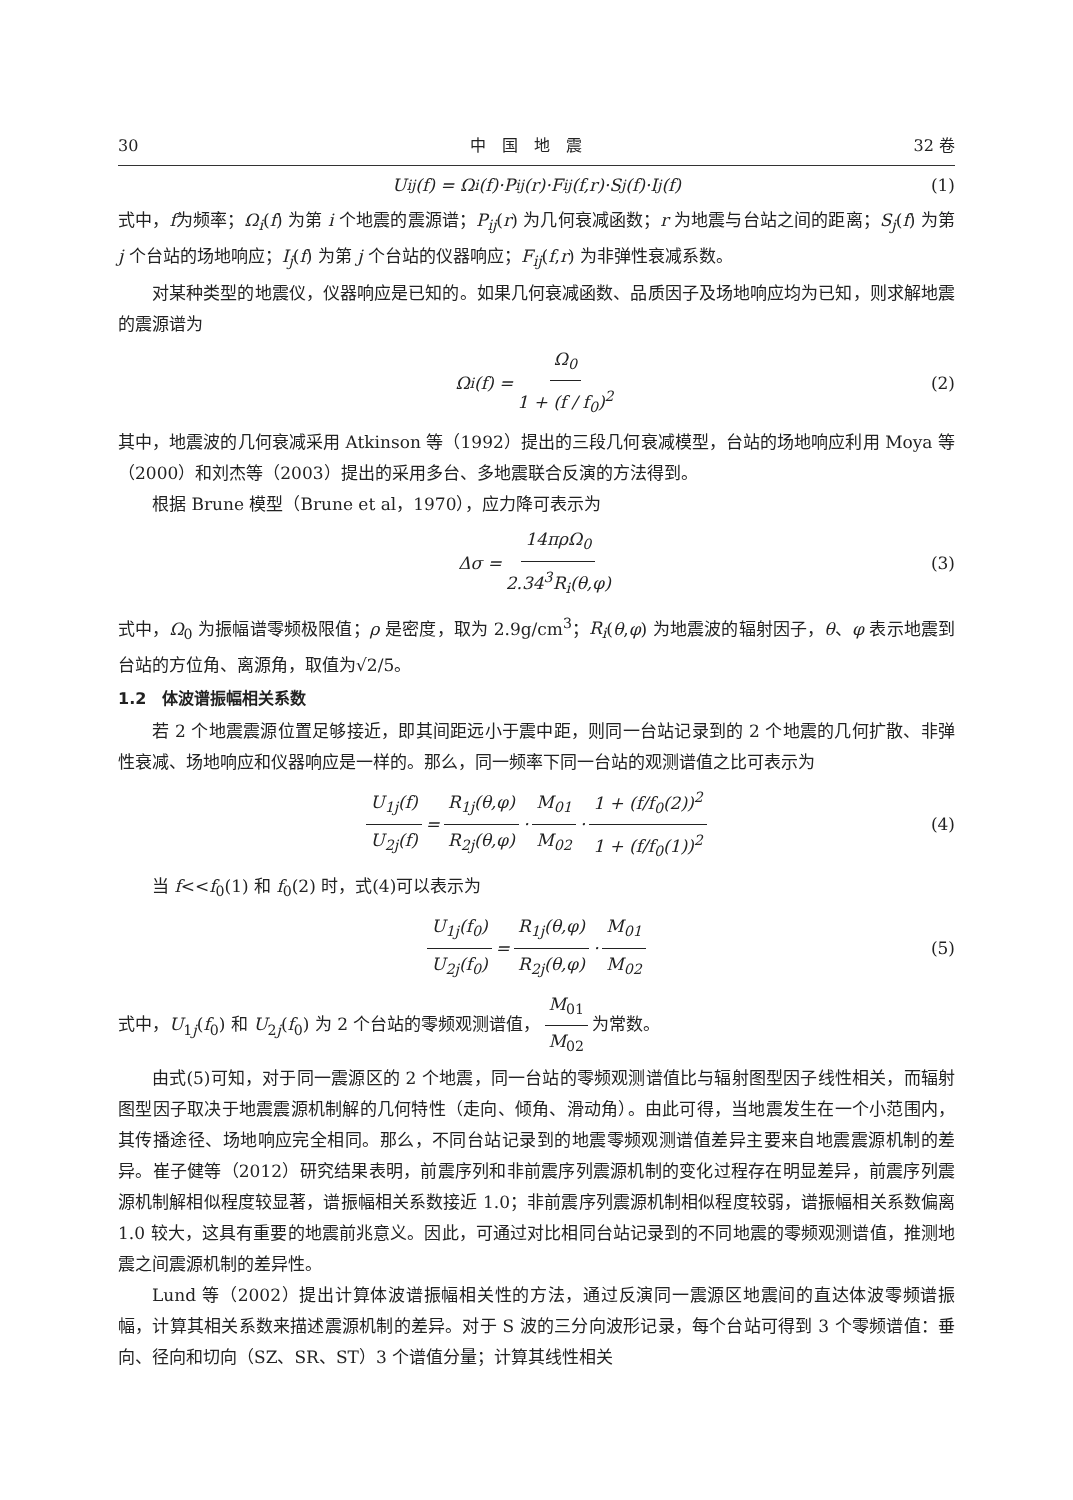30 中　国　地　震 32 卷
U<sub>ij</sub>(f) = Ω<sub>i</sub>(f)·P<sub>ij</sub>(r)·F<sub>ij</sub>(f,r)·S<sub>j</sub>(f)·I<sub>j</sub>(f) (1)
式中，f为频率；Ω<sub>i</sub>(f) 为第 i 个地震的震源谱；P<sub>ij</sub>(r) 为几何衰减函数；r 为地震与台站之间的距离；S<sub>j</sub>(f) 为第 j 个台站的场地响应；I<sub>j</sub>(f) 为第 j 个台站的仪器响应；F<sub>ij</sub>(f,r) 为非弹性衰减系数。
对某种类型的地震仪，仪器响应是已知的。如果几何衰减函数、品质因子及场地响应均为已知，则求解地震的震源谱为
Ω<sub>i</sub>(f) = Ω<sub>0</sub> 1 + (f / f<sub>0</sub>)<sup>2</sup> (2)
其中，地震波的几何衰减采用 Atkinson 等（1992）提出的三段几何衰减模型，台站的场地响应利用 Moya 等（2000）和刘杰等（2003）提出的采用多台、多地震联合反演的方法得到。
根据 Brune 模型（Brune et al，1970），应力降可表示为
Δσ = 14πρΩ<sub>0</sub> 2.34<sup>3</sup>R<sub>i</sub>(θ,φ) (3)
式中，Ω<sub>0</sub> 为振幅谱零频极限值；ρ 是密度，取为 2.9g/cm<sup>3</sup>；R<sub>i</sub>(θ,φ) 为地震波的辐射因子，θ、φ 表示地震到台站的方位角、离源角，取值为√2/5。
1.2　体波谱振幅相关系数
若 2 个地震震源位置足够接近，即其间距远小于震中距，则同一台站记录到的 2 个地震的几何扩散、非弹性衰减、场地响应和仪器响应是一样的。那么，同一频率下同一台站的观测谱值之比可表示为
U<sub>1j</sub>(f) U<sub>2j</sub>(f) = R<sub>1j</sub>(θ,φ) R<sub>2j</sub>(θ,φ) · M<sub>01</sub> M<sub>02</sub> · 1 + (f/f<sub>0</sub>(2))<sup>2</sup> 1 + (f/f<sub>0</sub>(1))<sup>2</sup> (4)
当 f<<f<sub>0</sub>(1) 和 f<sub>0</sub>(2) 时，式(4)可以表示为
U<sub>1j</sub>(f<sub>0</sub>) U<sub>2j</sub>(f<sub>0</sub>) = R<sub>1j</sub>(θ,φ) R<sub>2j</sub>(θ,φ) · M<sub>01</sub> M<sub>02</sub> (5)
式中，U<sub>1j</sub>(f<sub>0</sub>) 和 U<sub>2j</sub>(f<sub>0</sub>) 为 2 个台站的零频观测谱值， M<sub>01</sub> M<sub>02</sub> 为常数。
由式(5)可知，对于同一震源区的 2 个地震，同一台站的零频观测谱值比与辐射图型因子线性相关，而辐射图型因子取决于地震震源机制解的几何特性（走向、倾角、滑动角）。由此可得，当地震发生在一个小范围内，其传播途径、场地响应完全相同。那么，不同台站记录到的地震零频观测谱值差异主要来自地震震源机制的差异。崔子健等（2012）研究结果表明，前震序列和非前震序列震源机制的变化过程存在明显差异，前震序列震源机制解相似程度较显著，谱振幅相关系数接近 1.0；非前震序列震源机制相似程度较弱，谱振幅相关系数偏离 1.0 较大，这具有重要的地震前兆意义。因此，可通过对比相同台站记录到的不同地震的零频观测谱值，推测地震之间震源机制的差异性。
Lund 等（2002）提出计算体波谱振幅相关性的方法，通过反演同一震源区地震间的直达体波零频谱振幅，计算其相关系数来描述震源机制的差异。对于 S 波的三分向波形记录，每个台站可得到 3 个零频谱值：垂向、径向和切向（SZ、SR、ST）3 个谱值分量；计算其线性相关